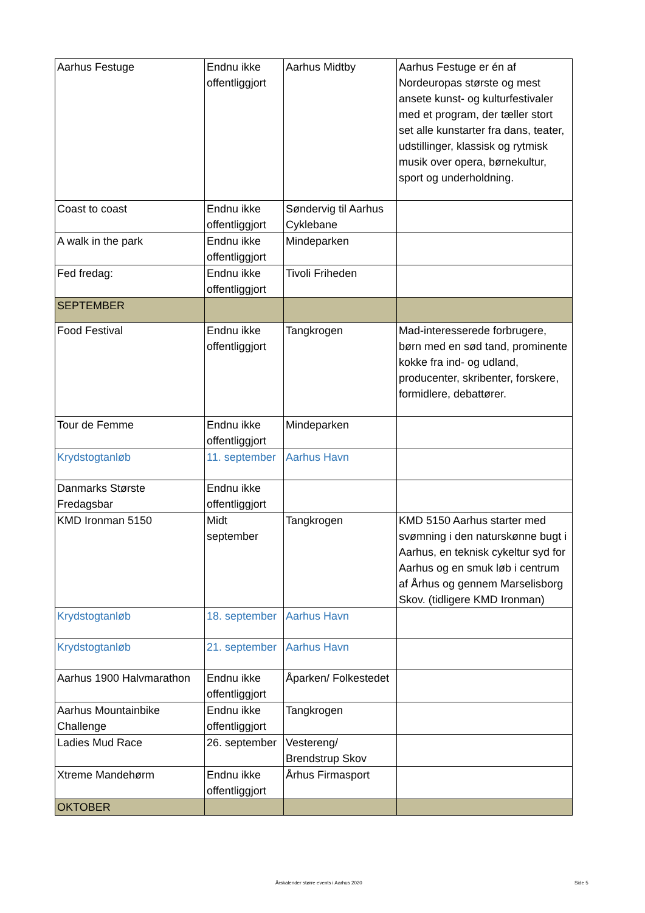| Aarhus Festuge | Endnu ikke offentliggjort | Aarhus Midtby | Aarhus Festuge er én af Nordeuropas største og mest ansete kunst- og kulturfestivaler med et program, der tæller stort set alle kunstarter fra dans, teater, udstillinger, klassisk og rytmisk musik over opera, børnekultur, sport og underholdning. |
| Coast to coast | Endnu ikke offentliggjort | Søndervig til Aarhus Cyklebane | |
| A walk in the park | Endnu ikke offentliggjort | Mindeparken | |
| Fed fredag: | Endnu ikke offentliggjort | Tivoli Friheden | |
| SEPTEMBER | | | |
| Food Festival | Endnu ikke offentliggjort | Tangkrogen | Mad-interesserede forbrugere, børn med en sød tand, prominente kokke fra ind- og udland, producenter, skribenter, forskere, formidlere, debattører. |
| Tour de Femme | Endnu ikke offentliggjort | Mindeparken | |
| Krydstogtanløb | 11. september | Aarhus Havn | |
| Danmarks Største Fredagsbar | Endnu ikke offentliggjort | | |
| KMD Ironman 5150 | Midt september | Tangkrogen | KMD 5150 Aarhus starter med svømning i den naturskønne bugt i Aarhus, en teknisk cykeltur syd for Aarhus og en smuk løb i centrum af Århus og gennem Marselisborg Skov. (tidligere KMD Ironman) |
| Krydstogtanløb | 18. september | Aarhus Havn | |
| Krydstogtanløb | 21. september | Aarhus Havn | |
| Aarhus 1900 Halvmarathon | Endnu ikke offentliggjort | Åparken/ Folkestedet | |
| Aarhus Mountainbike Challenge | Endnu ikke offentliggjort | Tangkrogen | |
| Ladies Mud Race | 26. september | Vestereng/ Brendstrup Skov | |
| Xtreme Mandehørm | Endnu ikke offentliggjort | Århus Firmasport | |
| OKTOBER | | | |
Årskalender større events i Aarhus 2020
Side 5